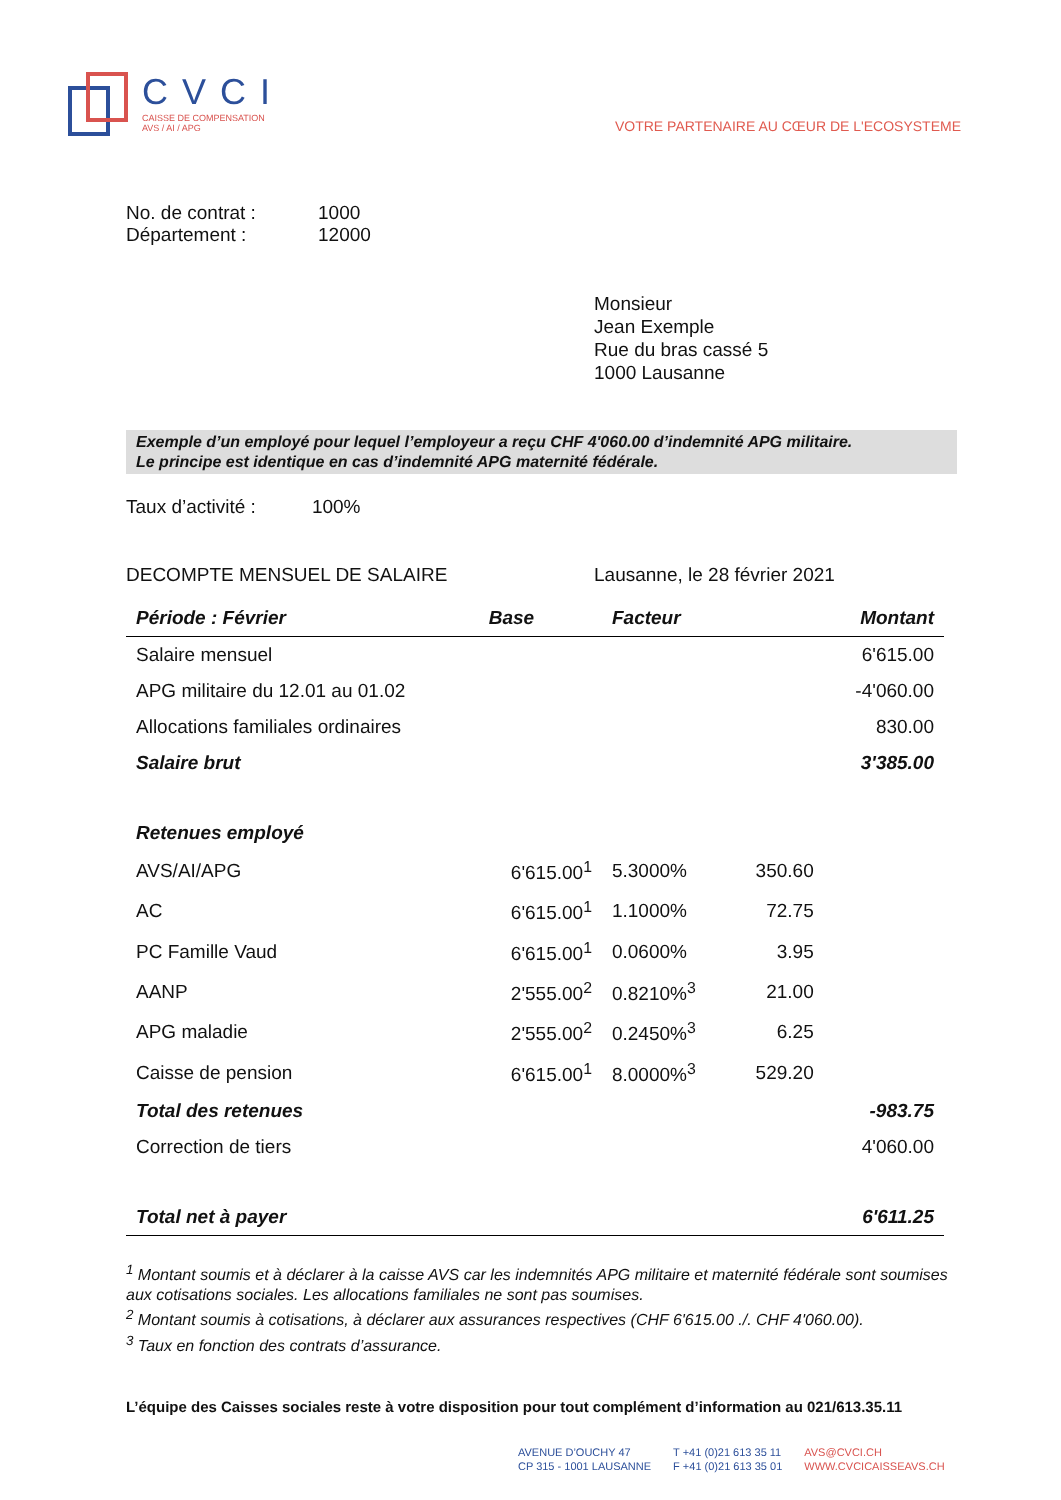CVCI
CAISSE DE COMPENSATION
AVS / AI / APG
VOTRE PARTENAIRE AU CŒUR DE L'ECOSYSTEME
| No. de contrat : | 1000 |
| Département : | 12000 |
Monsieur
Jean Exemple
Rue du bras cassé 5
1000 Lausanne
Exemple d’un employé pour lequel l’employeur a reçu CHF 4'060.00 d’indemnité APG militaire.
Le principe est identique en cas d’indemnité APG maternité fédérale.
Taux d’activité : 100%
DECOMPTE MENSUEL DE SALAIRE Lausanne, le 28 février 2021
| Période : Février | Base | Facteur | | Montant |
| --- | --- | --- | --- | --- |
| Salaire mensuel | | | | 6'615.00 |
| APG militaire du 12.01 au 01.02 | | | | -4'060.00 |
| Allocations familiales ordinaires | | | | 830.00 |
| Salaire brut | | | | 3'385.00 |
| Retenues employé | | | | |
| AVS/AI/APG | 6'615.00<sup>1</sup> | 5.3000% | 350.60 | |
| AC | 6'615.00<sup>1</sup> | 1.1000% | 72.75 | |
| PC Famille Vaud | 6'615.00<sup>1</sup> | 0.0600% | 3.95 | |
| AANP | 2'555.00<sup>2</sup> | 0.8210%<sup>3</sup> | 21.00 | |
| APG maladie | 2'555.00<sup>2</sup> | 0.2450%<sup>3</sup> | 6.25 | |
| Caisse de pension | 6'615.00<sup>1</sup> | 8.0000%<sup>3</sup> | 529.20 | |
| Total des retenues | | | | -983.75 |
| Correction de tiers | | | | 4'060.00 |
| Total net à payer | | | | 6'611.25 |
<sup>1</sup> Montant soumis et à déclarer à la caisse AVS car les indemnités APG militaire et maternité fédérale sont soumises aux cotisations sociales. Les allocations familiales ne sont pas soumises.
<sup>2</sup> Montant soumis à cotisations, à déclarer aux assurances respectives (CHF 6'615.00 ./. CHF 4'060.00).
<sup>3</sup> Taux en fonction des contrats d’assurance.
L’équipe des Caisses sociales reste à votre disposition pour tout complément d’information au 021/613.35.11
AVENUE D’OUCHY 47
CP 315 - 1001 LAUSANNE
T +41 (0)21 613 35 11
F +41 (0)21 613 35 01
AVS@CVCI.CH
WWW.CVCICAISSEAVS.CH